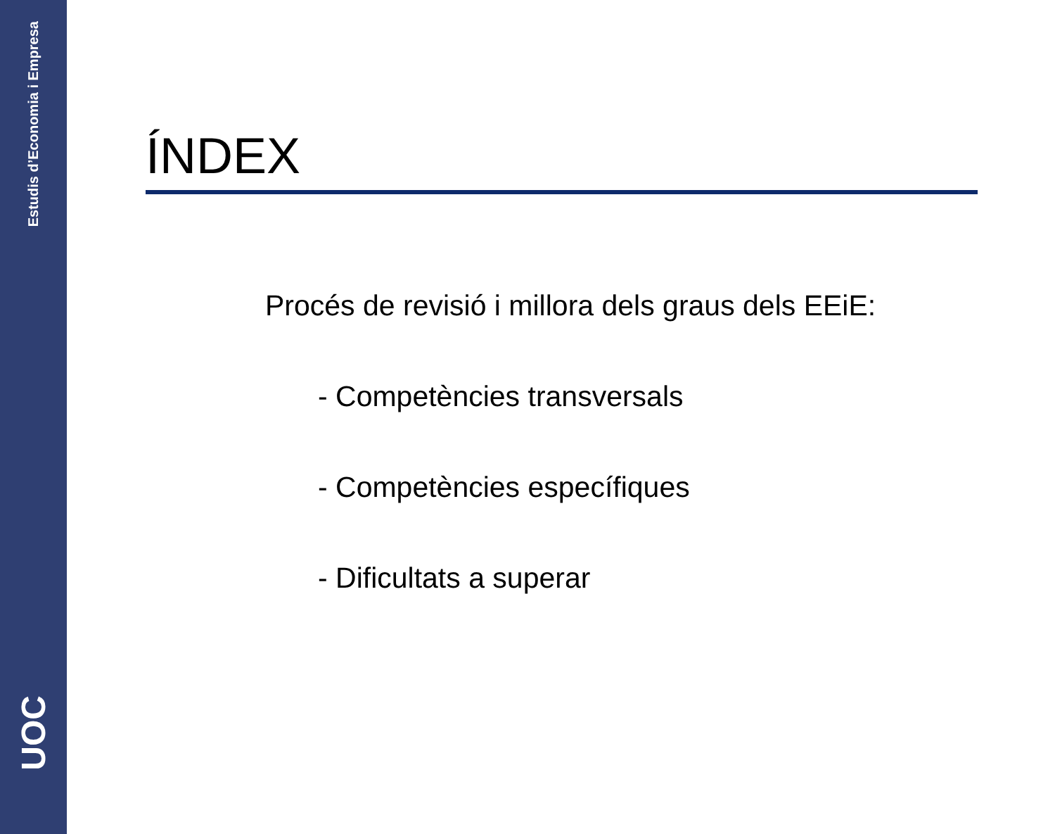Estudis d’Economia i Empresa
UOC
ÍNDEX
Procés de revisió i millora dels graus dels EEiE:
- Competències transversals
- Competències específiques
- Dificultats a superar